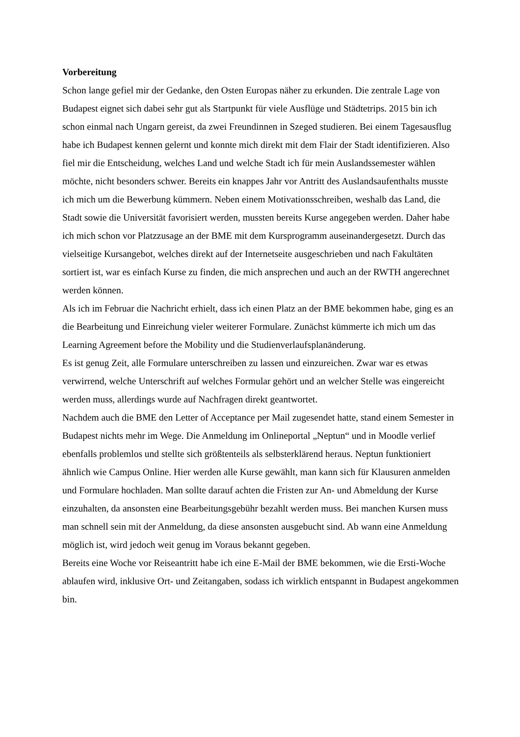Vorbereitung
Schon lange gefiel mir der Gedanke, den Osten Europas näher zu erkunden. Die zentrale Lage von Budapest eignet sich dabei sehr gut als Startpunkt für viele Ausflüge und Städtetrips. 2015 bin ich schon einmal nach Ungarn gereist, da zwei Freundinnen in Szeged studieren. Bei einem Tagesausflug habe ich Budapest kennen gelernt und konnte mich direkt mit dem Flair der Stadt identifizieren. Also fiel mir die Entscheidung, welches Land und welche Stadt ich für mein Auslandssemester wählen möchte, nicht besonders schwer. Bereits ein knappes Jahr vor Antritt des Auslandsaufenthalts musste ich mich um die Bewerbung kümmern. Neben einem Motivationsschreiben, weshalb das Land, die Stadt sowie die Universität favorisiert werden, mussten bereits Kurse angegeben werden. Daher habe ich mich schon vor Platzzusage an der BME mit dem Kursprogramm auseinandergesetzt. Durch das vielseitige Kursangebot, welches direkt auf der Internetseite ausgeschrieben und nach Fakultäten sortiert ist, war es einfach Kurse zu finden, die mich ansprechen und auch an der RWTH angerechnet werden können.
Als ich im Februar die Nachricht erhielt, dass ich einen Platz an der BME bekommen habe, ging es an die Bearbeitung und Einreichung vieler weiterer Formulare. Zunächst kümmerte ich mich um das Learning Agreement before the Mobility und die Studienverlaufsplanänderung.
Es ist genug Zeit, alle Formulare unterschreiben zu lassen und einzureichen. Zwar war es etwas verwirrend, welche Unterschrift auf welches Formular gehört und an welcher Stelle was eingereicht werden muss, allerdings wurde auf Nachfragen direkt geantwortet.
Nachdem auch die BME den Letter of Acceptance per Mail zugesendet hatte, stand einem Semester in Budapest nichts mehr im Wege. Die Anmeldung im Onlineportal „Neptun“ und in Moodle verlief ebenfalls problemlos und stellte sich größtenteils als selbsterklärend heraus. Neptun funktioniert ähnlich wie Campus Online. Hier werden alle Kurse gewählt, man kann sich für Klausuren anmelden und Formulare hochladen. Man sollte darauf achten die Fristen zur An- und Abmeldung der Kurse einzuhalten, da ansonsten eine Bearbeitungsgebühr bezahlt werden muss. Bei manchen Kursen muss man schnell sein mit der Anmeldung, da diese ansonsten ausgebucht sind. Ab wann eine Anmeldung möglich ist, wird jedoch weit genug im Voraus bekannt gegeben.
Bereits eine Woche vor Reiseantritt habe ich eine E-Mail der BME bekommen, wie die Ersti-Woche ablaufen wird, inklusive Ort- und Zeitangaben, sodass ich wirklich entspannt in Budapest angekommen bin.